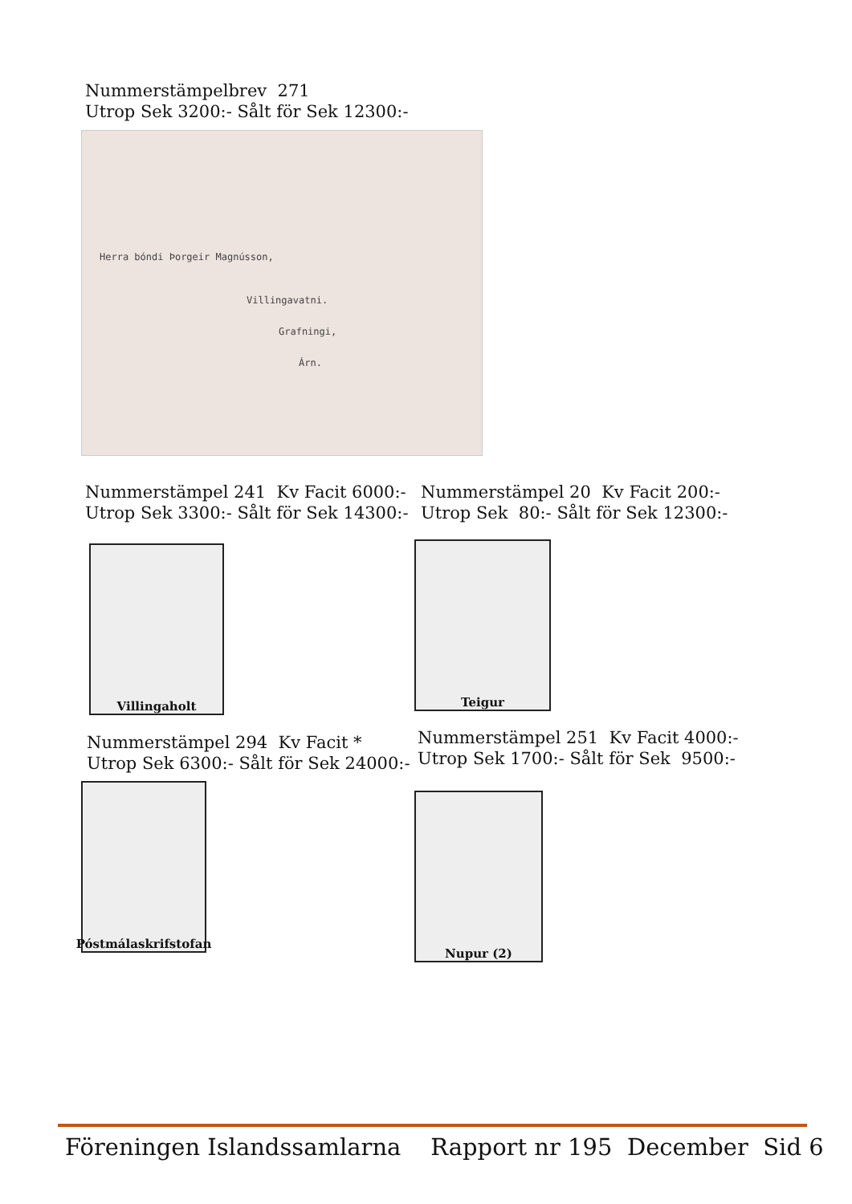Nummerstämpelbrev 271
Utrop Sek 3200:- Sålt för Sek 12300:-
Herra bóndi Þorgeir Magnússon,
Villingavatni.
Grafningi,
Árn.
Nummerstämpel 241 Kv Facit 6000:-
Utrop Sek 3300:- Sålt för Sek 14300:-
Nummerstämpel 20 Kv Facit 200:-
Utrop Sek 80:- Sålt för Sek 12300:-
Villingaholt Teigur
Nummerstämpel 294 Kv Facit *
Utrop Sek 6300:- Sålt för Sek 24000:-
Nummerstämpel 251 Kv Facit 4000:-
Utrop Sek 1700:- Sålt för Sek 9500:-
Póstmálaskrifstofan
Nupur (2)
Föreningen Islandssamlarna Rapport nr 195 December Sid 6